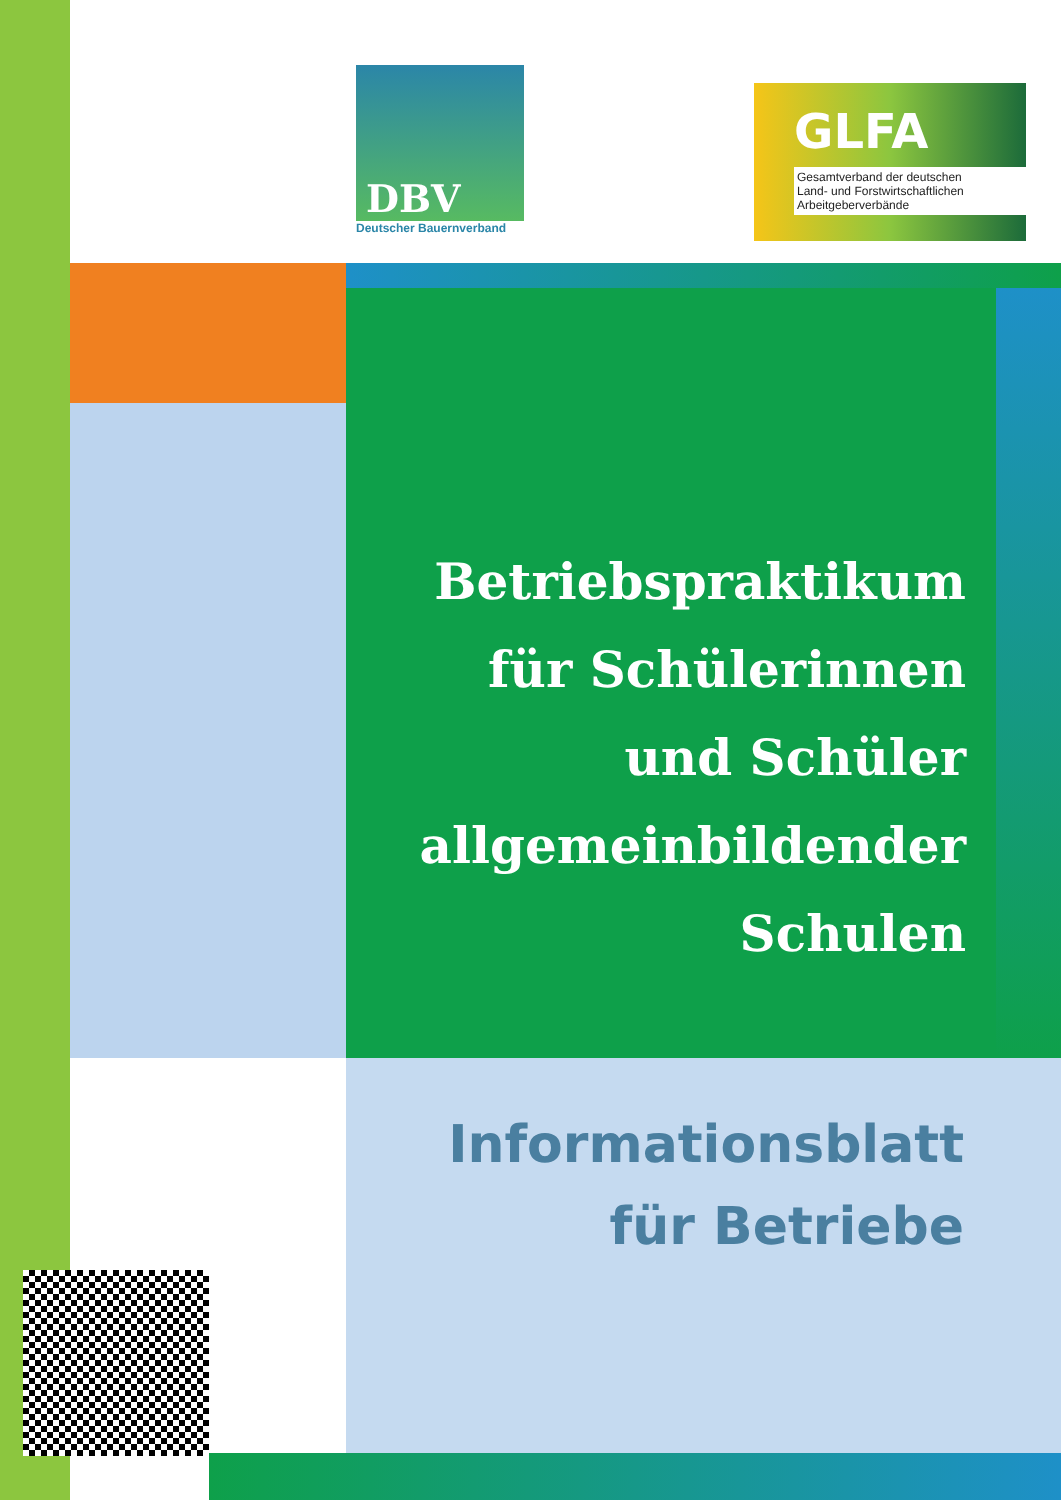DBV
Deutscher Bauernverband
GLFA
Gesamtverband der deutschen
Land- und Forstwirtschaftlichen
Arbeitgeberverbände
Betriebspraktikum
für Schülerinnen
und Schüler
allgemeinbildender
Schulen
Informationsblatt
für Betriebe